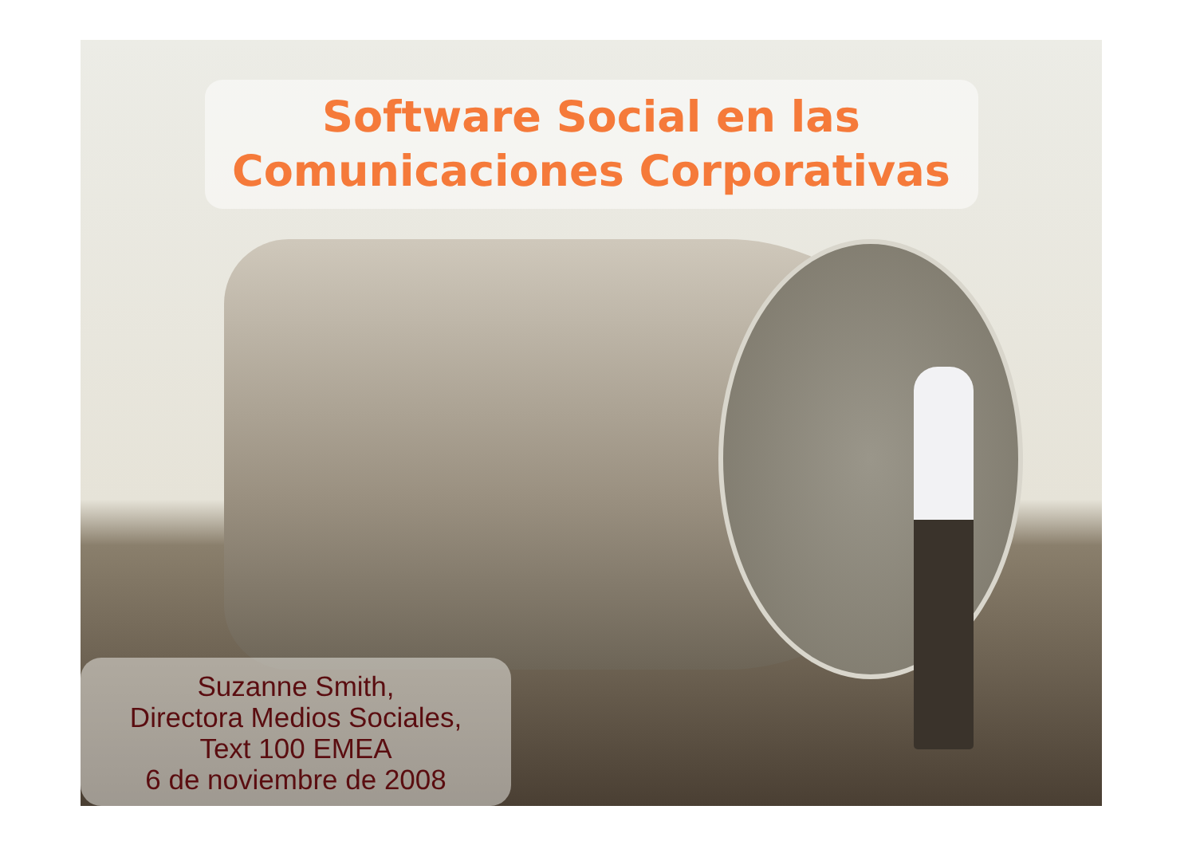Software Social en las
Comunicaciones Corporativas
Suzanne Smith,
Directora Medios Sociales,
Text 100 EMEA
6 de noviembre de 2008